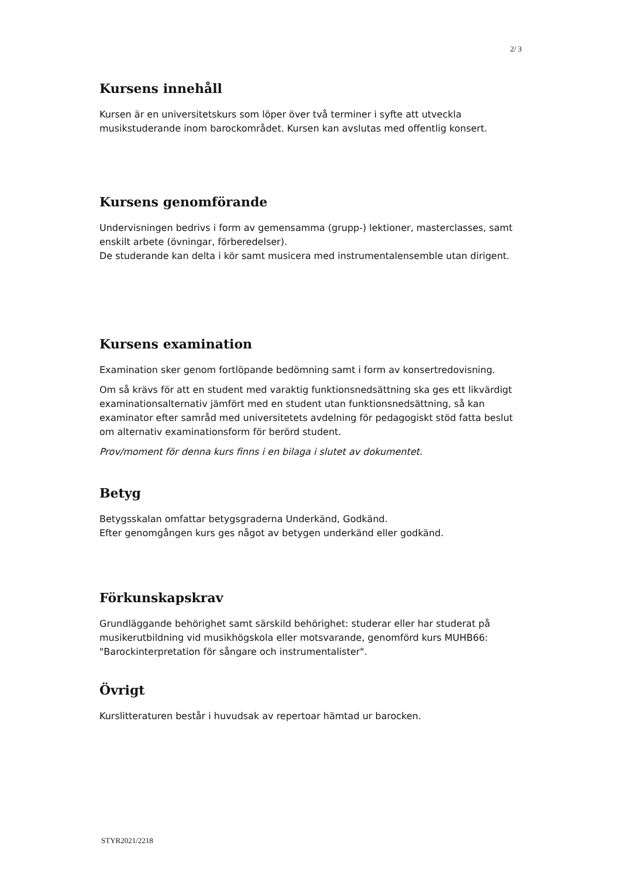2/ 3
Kursens innehåll
Kursen är en universitetskurs som löper över två terminer i syfte att utveckla musikstuderande inom barockområdet. Kursen kan avslutas med offentlig konsert.
Kursens genomförande
Undervisningen bedrivs i form av gemensamma (grupp-) lektioner, masterclasses, samt enskilt arbete (övningar, förberedelser).
De studerande kan delta i kör samt musicera med instrumentalensemble utan dirigent.
Kursens examination
Examination sker genom fortlöpande bedömning samt i form av konsertredovisning.
Om så krävs för att en student med varaktig funktionsnedsättning ska ges ett likvärdigt examinationsalternativ jämfört med en student utan funktionsnedsättning, så kan examinator efter samråd med universitetets avdelning för pedagogiskt stöd fatta beslut om alternativ examinationsform för berörd student.
Prov/moment för denna kurs finns i en bilaga i slutet av dokumentet.
Betyg
Betygsskalan omfattar betygsgraderna Underkänd, Godkänd.
Efter genomgången kurs ges något av betygen underkänd eller godkänd.
Förkunskapskrav
Grundläggande behörighet samt särskild behörighet: studerar eller har studerat på musikerutbildning vid musikhögskola eller motsvarande, genomförd kurs MUHB66: "Barockinterpretation för sångare och instrumentalister".
Övrigt
Kurslitteraturen består i huvudsak av repertoar hämtad ur barocken.
STYR2021/2218